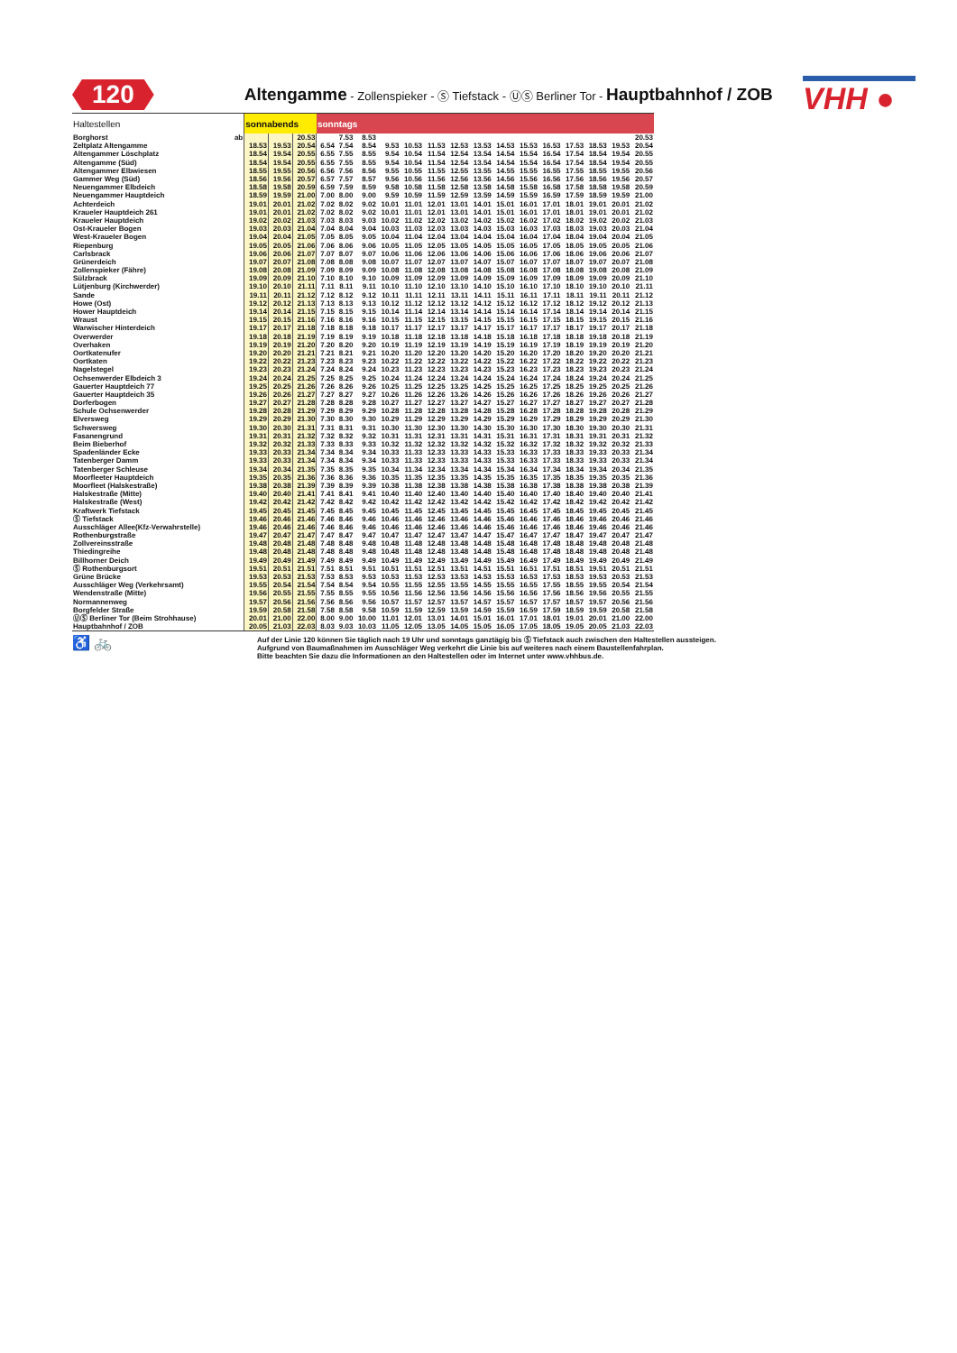VHH ●
120 Altengamme - Zollenspieker - Ⓢ Tiefstack - ⓊⓈ Berliner Tor - Hauptbahnhof / ZOB
| Haltestellen | | sonnabends | | | sonntags | | | | | | | | | | | | | | |
| --- | --- | --- | --- | --- | --- | --- | --- | --- | --- | --- | --- | --- | --- | --- | --- | --- | --- | --- | --- |
| Borghorst | ab | | | 20.53 | | 7.53 | 8.53 | | | | | | | | | | | | 20.53 |
| Zeltplatz Altengamme | | 18.53 | 19.53 | 20.54 | 6.54 | 7.54 | 8.54 | 9.53 | 10.53 | 11.53 | 12.53 | 13.53 | 14.53 | 15.53 | 16.53 | 17.53 | 18.53 | 19.53 | 20.54 |
| Altengammer Löschplatz | | 18.54 | 19.54 | 20.55 | 6.55 | 7.55 | 8.55 | 9.54 | 10.54 | 11.54 | 12.54 | 13.54 | 14.54 | 15.54 | 16.54 | 17.54 | 18.54 | 19.54 | 20.55 |
| Altengamme (Süd) | | 18.54 | 19.54 | 20.55 | 6.55 | 7.55 | 8.55 | 9.54 | 10.54 | 11.54 | 12.54 | 13.54 | 14.54 | 15.54 | 16.54 | 17.54 | 18.54 | 19.54 | 20.55 |
| Altengammer Elbwiesen | | 18.55 | 19.55 | 20.56 | 6.56 | 7.56 | 8.56 | 9.55 | 10.55 | 11.55 | 12.55 | 13.55 | 14.55 | 15.55 | 16.55 | 17.55 | 18.55 | 19.55 | 20.56 |
| Gammer Weg (Süd) | | 18.56 | 19.56 | 20.57 | 6.57 | 7.57 | 8.57 | 9.56 | 10.56 | 11.56 | 12.56 | 13.56 | 14.56 | 15.56 | 16.56 | 17.56 | 18.56 | 19.56 | 20.57 |
| Neuengammer Elbdeich | | 18.58 | 19.58 | 20.59 | 6.59 | 7.59 | 8.59 | 9.58 | 10.58 | 11.58 | 12.58 | 13.58 | 14.58 | 15.58 | 16.58 | 17.58 | 18.58 | 19.58 | 20.59 |
| Neuengammer Hauptdeich | | 18.59 | 19.59 | 21.00 | 7.00 | 8.00 | 9.00 | 9.59 | 10.59 | 11.59 | 12.59 | 13.59 | 14.59 | 15.59 | 16.59 | 17.59 | 18.59 | 19.59 | 21.00 |
| Achterdeich | | 19.01 | 20.01 | 21.02 | 7.02 | 8.02 | 9.02 | 10.01 | 11.01 | 12.01 | 13.01 | 14.01 | 15.01 | 16.01 | 17.01 | 18.01 | 19.01 | 20.01 | 21.02 |
| Kraueler Hauptdeich 261 | | 19.01 | 20.01 | 21.02 | 7.02 | 8.02 | 9.02 | 10.01 | 11.01 | 12.01 | 13.01 | 14.01 | 15.01 | 16.01 | 17.01 | 18.01 | 19.01 | 20.01 | 21.02 |
| Kraueler Hauptdeich | | 19.02 | 20.02 | 21.03 | 7.03 | 8.03 | 9.03 | 10.02 | 11.02 | 12.02 | 13.02 | 14.02 | 15.02 | 16.02 | 17.02 | 18.02 | 19.02 | 20.02 | 21.03 |
| Ost-Kraueler Bogen | | 19.03 | 20.03 | 21.04 | 7.04 | 8.04 | 9.04 | 10.03 | 11.03 | 12.03 | 13.03 | 14.03 | 15.03 | 16.03 | 17.03 | 18.03 | 19.03 | 20.03 | 21.04 |
| West-Kraueler Bogen | | 19.04 | 20.04 | 21.05 | 7.05 | 8.05 | 9.05 | 10.04 | 11.04 | 12.04 | 13.04 | 14.04 | 15.04 | 16.04 | 17.04 | 18.04 | 19.04 | 20.04 | 21.05 |
| Riepenburg | | 19.05 | 20.05 | 21.06 | 7.06 | 8.06 | 9.06 | 10.05 | 11.05 | 12.05 | 13.05 | 14.05 | 15.05 | 16.05 | 17.05 | 18.05 | 19.05 | 20.05 | 21.06 |
| Carlsbrack | | 19.06 | 20.06 | 21.07 | 7.07 | 8.07 | 9.07 | 10.06 | 11.06 | 12.06 | 13.06 | 14.06 | 15.06 | 16.06 | 17.06 | 18.06 | 19.06 | 20.06 | 21.07 |
| Grünerdeich | | 19.07 | 20.07 | 21.08 | 7.08 | 8.08 | 9.08 | 10.07 | 11.07 | 12.07 | 13.07 | 14.07 | 15.07 | 16.07 | 17.07 | 18.07 | 19.07 | 20.07 | 21.08 |
| Zollenspieker (Fähre) | | 19.08 | 20.08 | 21.09 | 7.09 | 8.09 | 9.09 | 10.08 | 11.08 | 12.08 | 13.08 | 14.08 | 15.08 | 16.08 | 17.08 | 18.08 | 19.08 | 20.08 | 21.09 |
| Sülzbrack | | 19.09 | 20.09 | 21.10 | 7.10 | 8.10 | 9.10 | 10.09 | 11.09 | 12.09 | 13.09 | 14.09 | 15.09 | 16.09 | 17.09 | 18.09 | 19.09 | 20.09 | 21.10 |
| Lütjenburg (Kirchwerder) | | 19.10 | 20.10 | 21.11 | 7.11 | 8.11 | 9.11 | 10.10 | 11.10 | 12.10 | 13.10 | 14.10 | 15.10 | 16.10 | 17.10 | 18.10 | 19.10 | 20.10 | 21.11 |
| Sande | | 19.11 | 20.11 | 21.12 | 7.12 | 8.12 | 9.12 | 10.11 | 11.11 | 12.11 | 13.11 | 14.11 | 15.11 | 16.11 | 17.11 | 18.11 | 19.11 | 20.11 | 21.12 |
| Howe (Ost) | | 19.12 | 20.12 | 21.13 | 7.13 | 8.13 | 9.13 | 10.12 | 11.12 | 12.12 | 13.12 | 14.12 | 15.12 | 16.12 | 17.12 | 18.12 | 19.12 | 20.12 | 21.13 |
| Hower Hauptdeich | | 19.14 | 20.14 | 21.15 | 7.15 | 8.15 | 9.15 | 10.14 | 11.14 | 12.14 | 13.14 | 14.14 | 15.14 | 16.14 | 17.14 | 18.14 | 19.14 | 20.14 | 21.15 |
| Wraust | | 19.15 | 20.15 | 21.16 | 7.16 | 8.16 | 9.16 | 10.15 | 11.15 | 12.15 | 13.15 | 14.15 | 15.15 | 16.15 | 17.15 | 18.15 | 19.15 | 20.15 | 21.16 |
| Warwischer Hinterdeich | | 19.17 | 20.17 | 21.18 | 7.18 | 8.18 | 9.18 | 10.17 | 11.17 | 12.17 | 13.17 | 14.17 | 15.17 | 16.17 | 17.17 | 18.17 | 19.17 | 20.17 | 21.18 |
| Overwerder | | 19.18 | 20.18 | 21.19 | 7.19 | 8.19 | 9.19 | 10.18 | 11.18 | 12.18 | 13.18 | 14.18 | 15.18 | 16.18 | 17.18 | 18.18 | 19.18 | 20.18 | 21.19 |
| Overhaken | | 19.19 | 20.19 | 21.20 | 7.20 | 8.20 | 9.20 | 10.19 | 11.19 | 12.19 | 13.19 | 14.19 | 15.19 | 16.19 | 17.19 | 18.19 | 19.19 | 20.19 | 21.20 |
| Oortkatenufer | | 19.20 | 20.20 | 21.21 | 7.21 | 8.21 | 9.21 | 10.20 | 11.20 | 12.20 | 13.20 | 14.20 | 15.20 | 16.20 | 17.20 | 18.20 | 19.20 | 20.20 | 21.21 |
| Oortkaten | | 19.22 | 20.22 | 21.23 | 7.23 | 8.23 | 9.23 | 10.22 | 11.22 | 12.22 | 13.22 | 14.22 | 15.22 | 16.22 | 17.22 | 18.22 | 19.22 | 20.22 | 21.23 |
| Nagelstegel | | 19.23 | 20.23 | 21.24 | 7.24 | 8.24 | 9.24 | 10.23 | 11.23 | 12.23 | 13.23 | 14.23 | 15.23 | 16.23 | 17.23 | 18.23 | 19.23 | 20.23 | 21.24 |
| Ochsenwerder Elbdeich 3 | | 19.24 | 20.24 | 21.25 | 7.25 | 8.25 | 9.25 | 10.24 | 11.24 | 12.24 | 13.24 | 14.24 | 15.24 | 16.24 | 17.24 | 18.24 | 19.24 | 20.24 | 21.25 |
| Gauerter Hauptdeich 77 | | 19.25 | 20.25 | 21.26 | 7.26 | 8.26 | 9.26 | 10.25 | 11.25 | 12.25 | 13.25 | 14.25 | 15.25 | 16.25 | 17.25 | 18.25 | 19.25 | 20.25 | 21.26 |
| Gauerter Hauptdeich 35 | | 19.26 | 20.26 | 21.27 | 7.27 | 8.27 | 9.27 | 10.26 | 11.26 | 12.26 | 13.26 | 14.26 | 15.26 | 16.26 | 17.26 | 18.26 | 19.26 | 20.26 | 21.27 |
| Dorferbogen | | 19.27 | 20.27 | 21.28 | 7.28 | 8.28 | 9.28 | 10.27 | 11.27 | 12.27 | 13.27 | 14.27 | 15.27 | 16.27 | 17.27 | 18.27 | 19.27 | 20.27 | 21.28 |
| Schule Ochsenwerder | | 19.28 | 20.28 | 21.29 | 7.29 | 8.29 | 9.29 | 10.28 | 11.28 | 12.28 | 13.28 | 14.28 | 15.28 | 16.28 | 17.28 | 18.28 | 19.28 | 20.28 | 21.29 |
| Elversweg | | 19.29 | 20.29 | 21.30 | 7.30 | 8.30 | 9.30 | 10.29 | 11.29 | 12.29 | 13.29 | 14.29 | 15.29 | 16.29 | 17.29 | 18.29 | 19.29 | 20.29 | 21.30 |
| Schwersweg | | 19.30 | 20.30 | 21.31 | 7.31 | 8.31 | 9.31 | 10.30 | 11.30 | 12.30 | 13.30 | 14.30 | 15.30 | 16.30 | 17.30 | 18.30 | 19.30 | 20.30 | 21.31 |
| Fasanengrund | | 19.31 | 20.31 | 21.32 | 7.32 | 8.32 | 9.32 | 10.31 | 11.31 | 12.31 | 13.31 | 14.31 | 15.31 | 16.31 | 17.31 | 18.31 | 19.31 | 20.31 | 21.32 |
| Beim Bieberhof | | 19.32 | 20.32 | 21.33 | 7.33 | 8.33 | 9.33 | 10.32 | 11.32 | 12.32 | 13.32 | 14.32 | 15.32 | 16.32 | 17.32 | 18.32 | 19.32 | 20.32 | 21.33 |
| Spadenländer Ecke | | 19.33 | 20.33 | 21.34 | 7.34 | 8.34 | 9.34 | 10.33 | 11.33 | 12.33 | 13.33 | 14.33 | 15.33 | 16.33 | 17.33 | 18.33 | 19.33 | 20.33 | 21.34 |
| Tatenberger Damm | | 19.33 | 20.33 | 21.34 | 7.34 | 8.34 | 9.34 | 10.33 | 11.33 | 12.33 | 13.33 | 14.33 | 15.33 | 16.33 | 17.33 | 18.33 | 19.33 | 20.33 | 21.34 |
| Tatenberger Schleuse | | 19.34 | 20.34 | 21.35 | 7.35 | 8.35 | 9.35 | 10.34 | 11.34 | 12.34 | 13.34 | 14.34 | 15.34 | 16.34 | 17.34 | 18.34 | 19.34 | 20.34 | 21.35 |
| Moorfleeter Hauptdeich | | 19.35 | 20.35 | 21.36 | 7.36 | 8.36 | 9.36 | 10.35 | 11.35 | 12.35 | 13.35 | 14.35 | 15.35 | 16.35 | 17.35 | 18.35 | 19.35 | 20.35 | 21.36 |
| Moorfleet (Halskestraße) | | 19.38 | 20.38 | 21.39 | 7.39 | 8.39 | 9.39 | 10.38 | 11.38 | 12.38 | 13.38 | 14.38 | 15.38 | 16.38 | 17.38 | 18.38 | 19.38 | 20.38 | 21.39 |
| Halskestraße (Mitte) | | 19.40 | 20.40 | 21.41 | 7.41 | 8.41 | 9.41 | 10.40 | 11.40 | 12.40 | 13.40 | 14.40 | 15.40 | 16.40 | 17.40 | 18.40 | 19.40 | 20.40 | 21.41 |
| Halskestraße (West) | | 19.42 | 20.42 | 21.42 | 7.42 | 8.42 | 9.42 | 10.42 | 11.42 | 12.42 | 13.42 | 14.42 | 15.42 | 16.42 | 17.42 | 18.42 | 19.42 | 20.42 | 21.42 |
| Kraftwerk Tiefstack | | 19.45 | 20.45 | 21.45 | 7.45 | 8.45 | 9.45 | 10.45 | 11.45 | 12.45 | 13.45 | 14.45 | 15.45 | 16.45 | 17.45 | 18.45 | 19.45 | 20.45 | 21.45 |
| Ⓢ Tiefstack | | 19.46 | 20.46 | 21.46 | 7.46 | 8.46 | 9.46 | 10.46 | 11.46 | 12.46 | 13.46 | 14.46 | 15.46 | 16.46 | 17.46 | 18.46 | 19.46 | 20.46 | 21.46 |
| Ausschläger Allee(Kfz-Verwahrstelle) | | 19.46 | 20.46 | 21.46 | 7.46 | 8.46 | 9.46 | 10.46 | 11.46 | 12.46 | 13.46 | 14.46 | 15.46 | 16.46 | 17.46 | 18.46 | 19.46 | 20.46 | 21.46 |
| Rothenburgstraße | | 19.47 | 20.47 | 21.47 | 7.47 | 8.47 | 9.47 | 10.47 | 11.47 | 12.47 | 13.47 | 14.47 | 15.47 | 16.47 | 17.47 | 18.47 | 19.47 | 20.47 | 21.47 |
| Zollvereinsstraße | | 19.48 | 20.48 | 21.48 | 7.48 | 8.48 | 9.48 | 10.48 | 11.48 | 12.48 | 13.48 | 14.48 | 15.48 | 16.48 | 17.48 | 18.48 | 19.48 | 20.48 | 21.48 |
| Thiedingreihe | | 19.48 | 20.48 | 21.48 | 7.48 | 8.48 | 9.48 | 10.48 | 11.48 | 12.48 | 13.48 | 14.48 | 15.48 | 16.48 | 17.48 | 18.48 | 19.48 | 20.48 | 21.48 |
| Billhorner Deich | | 19.49 | 20.49 | 21.49 | 7.49 | 8.49 | 9.49 | 10.49 | 11.49 | 12.49 | 13.49 | 14.49 | 15.49 | 16.49 | 17.49 | 18.49 | 19.49 | 20.49 | 21.49 |
| Ⓢ Rothenburgsort | | 19.51 | 20.51 | 21.51 | 7.51 | 8.51 | 9.51 | 10.51 | 11.51 | 12.51 | 13.51 | 14.51 | 15.51 | 16.51 | 17.51 | 18.51 | 19.51 | 20.51 | 21.51 |
| Grüne Brücke | | 19.53 | 20.53 | 21.53 | 7.53 | 8.53 | 9.53 | 10.53 | 11.53 | 12.53 | 13.53 | 14.53 | 15.53 | 16.53 | 17.53 | 18.53 | 19.53 | 20.53 | 21.53 |
| Ausschläger Weg (Verkehrsamt) | | 19.55 | 20.54 | 21.54 | 7.54 | 8.54 | 9.54 | 10.55 | 11.55 | 12.55 | 13.55 | 14.55 | 15.55 | 16.55 | 17.55 | 18.55 | 19.55 | 20.54 | 21.54 |
| Wendenstraße (Mitte) | | 19.56 | 20.55 | 21.55 | 7.55 | 8.55 | 9.55 | 10.56 | 11.56 | 12.56 | 13.56 | 14.56 | 15.56 | 16.56 | 17.56 | 18.56 | 19.56 | 20.55 | 21.55 |
| Normannenweg | | 19.57 | 20.56 | 21.56 | 7.56 | 8.56 | 9.56 | 10.57 | 11.57 | 12.57 | 13.57 | 14.57 | 15.57 | 16.57 | 17.57 | 18.57 | 19.57 | 20.56 | 21.56 |
| Borgfelder Straße | | 19.59 | 20.58 | 21.58 | 7.58 | 8.58 | 9.58 | 10.59 | 11.59 | 12.59 | 13.59 | 14.59 | 15.59 | 16.59 | 17.59 | 18.59 | 19.59 | 20.58 | 21.58 |
| ⓊⓈ Berliner Tor (Beim Strohhause) | | 20.01 | 21.00 | 22.00 | 8.00 | 9.00 | 10.00 | 11.01 | 12.01 | 13.01 | 14.01 | 15.01 | 16.01 | 17.01 | 18.01 | 19.01 | 20.01 | 21.00 | 22.00 |
| Hauptbahnhof / ZOB | | 20.05 | 21.03 | 22.03 | 8.03 | 9.03 | 10.03 | 11.05 | 12.05 | 13.05 | 14.05 | 15.05 | 16.05 | 17.05 | 18.05 | 19.05 | 20.05 | 21.03 | 22.03 |
♿ 🚲
Auf der Linie 120 können Sie täglich nach 19 Uhr und sonntags ganztägig bis Ⓢ Tiefstack auch zwischen den Haltestellen aussteigen.
Aufgrund von Baumaßnahmen im Ausschläger Weg verkehrt die Linie bis auf weiteres nach einem Baustellenfahrplan.
Bitte beachten Sie dazu die Informationen an den Haltestellen oder im Internet unter www.vhhbus.de.